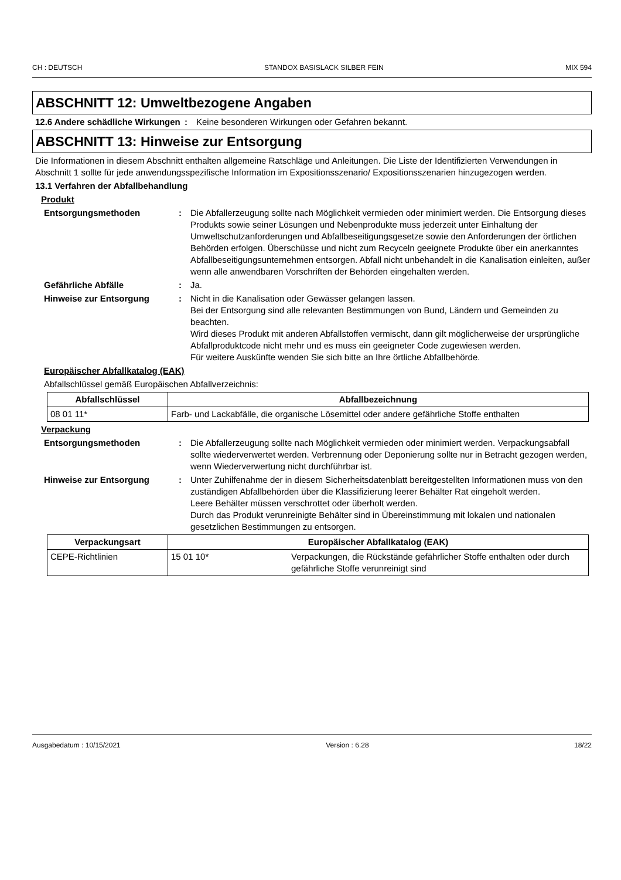CH : DEUTSCH STANDOX BASISLACK SILBER FEIN MIX 594
ABSCHNITT 12: Umweltbezogene Angaben
12.6 Andere schädliche Wirkungen
: Keine besonderen Wirkungen oder Gefahren bekannt.
ABSCHNITT 13: Hinweise zur Entsorgung
Die Informationen in diesem Abschnitt enthalten allgemeine Ratschläge und Anleitungen. Die Liste der Identifizierten Verwendungen in Abschnitt 1 sollte für jede anwendungsspezifische Information im Expositionsszenario/ Expositionsszenarien hinzugezogen werden.
13.1 Verfahren der Abfallbehandlung
Produkt
Entsorgungsmethoden : Die Abfallerzeugung sollte nach Möglichkeit vermieden oder minimiert werden. Die Entsorgung dieses Produkts sowie seiner Lösungen und Nebenprodukte muss jederzeit unter Einhaltung der Umweltschutzanforderungen und Abfallbeseitigungsgesetze sowie den Anforderungen der örtlichen Behörden erfolgen. Überschüsse und nicht zum Recyceln geeignete Produkte über ein anerkanntes Abfallbeseitigungsunternehmen entsorgen. Abfall nicht unbehandelt in die Kanalisation einleiten, außer wenn alle anwendbaren Vorschriften der Behörden eingehalten werden.
Gefährliche Abfälle : Ja.
Hinweise zur Entsorgung : Nicht in die Kanalisation oder Gewässer gelangen lassen.
Bei der Entsorgung sind alle relevanten Bestimmungen von Bund, Ländern und Gemeinden zu beachten.
Wird dieses Produkt mit anderen Abfallstoffen vermischt, dann gilt möglicherweise der ursprüngliche Abfallproduktcode nicht mehr und es muss ein geeigneter Code zugewiesen werden.
Für weitere Auskünfte wenden Sie sich bitte an Ihre örtliche Abfallbehörde.
Europäischer Abfallkatalog (EAK)
Abfallschlüssel gemäß Europäischen Abfallverzeichnis:
| Abfallschlüssel | Abfallbezeichnung |
| --- | --- |
| 08 01 11* | Farb- und Lackabfälle, die organische Lösemittel oder andere gefährliche Stoffe enthalten |
Verpackung
Entsorgungsmethoden : Die Abfallerzeugung sollte nach Möglichkeit vermieden oder minimiert werden. Verpackungsabfall sollte wiederverwertet werden. Verbrennung oder Deponierung sollte nur in Betracht gezogen werden, wenn Wiederverwertung nicht durchführbar ist.
Hinweise zur Entsorgung : Unter Zuhilfenahme der in diesem Sicherheitsdatenblatt bereitgestellten Informationen muss von den zuständigen Abfallbehörden über die Klassifizierung leerer Behälter Rat eingeholt werden.
Leere Behälter müssen verschrottet oder überholt werden.
Durch das Produkt verunreinigte Behälter sind in Übereinstimmung mit lokalen und nationalen gesetzlichen Bestimmungen zu entsorgen.
| Verpackungsart | Europäischer Abfallkatalog (EAK) | |
| --- | --- | --- |
| CEPE-Richtlinien | 15 01 10* | Verpackungen, die Rückstände gefährlicher Stoffe enthalten oder durch gefährliche Stoffe verunreinigt sind |
Ausgabedatum : 10/15/2021 Version : 6.28 18/22